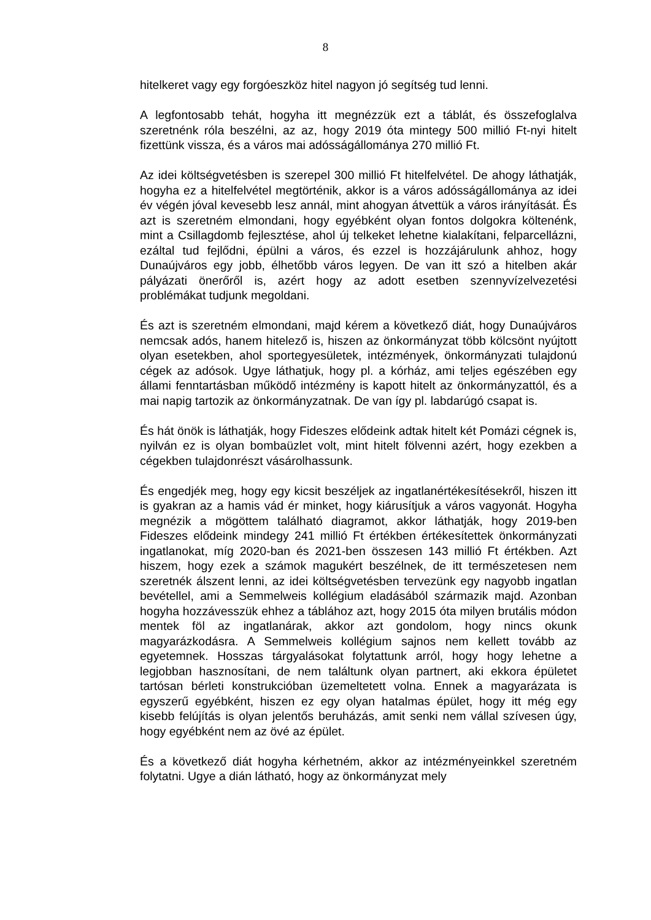8
hitelkeret vagy egy forgóeszköz hitel nagyon jó segítség tud lenni.
A legfontosabb tehát, hogyha itt megnézzük ezt a táblát, és összefoglalva szeretnénk róla beszélni, az az, hogy 2019 óta mintegy 500 millió Ft-nyi hitelt fizettünk vissza, és a város mai adósságállománya 270 millió Ft.
Az idei költségvetésben is szerepel 300 millió Ft hitelfelvétel. De ahogy láthatják, hogyha ez a hitelfelvétel megtörténik, akkor is a város adósságállománya az idei év végén jóval kevesebb lesz annál, mint ahogyan átvettük a város irányítását. És azt is szeretném elmondani, hogy egyébként olyan fontos dolgokra költenénk, mint a Csillagdomb fejlesztése, ahol új telkeket lehetne kialakítani, felparcellázni, ezáltal tud fejlődni, épülni a város, és ezzel is hozzájárulunk ahhoz, hogy Dunaújváros egy jobb, élhetőbb város legyen. De van itt szó a hitelben akár pályázati önerőről is, azért hogy az adott esetben szennyvízelvezetési problémákat tudjunk megoldani.
És azt is szeretném elmondani, majd kérem a következő diát, hogy Dunaújváros nemcsak adós, hanem hitelező is, hiszen az önkormányzat több kölcsönt nyújtott olyan esetekben, ahol sportegyesületek, intézmények, önkormányzati tulajdonú cégek az adósok. Ugye láthatjuk, hogy pl. a kórház, ami teljes egészében egy állami fenntartásban működő intézmény is kapott hitelt az önkormányzattól, és a mai napig tartozik az önkormányzatnak. De van így pl. labdarúgó csapat is.
És hát önök is láthatják, hogy Fideszes elődeink adtak hitelt két Pomázi cégnek is, nyilván ez is olyan bombaüzlet volt, mint hitelt fölvenni azért, hogy ezekben a cégekben tulajdonrészt vásárolhassunk.
És engedjék meg, hogy egy kicsit beszéljek az ingatlanértékesítésekről, hiszen itt is gyakran az a hamis vád ér minket, hogy kiárusítjuk a város vagyonát. Hogyha megnézik a mögöttem található diagramot, akkor láthatják, hogy 2019-ben Fideszes elődeink mindegy 241 millió Ft értékben értékesítettek önkormányzati ingatlanokat, míg 2020-ban és 2021-ben összesen 143 millió Ft értékben. Azt hiszem, hogy ezek a számok magukért beszélnek, de itt természetesen nem szeretnék álszent lenni, az idei költségvetésben tervezünk egy nagyobb ingatlan bevétellel, ami a Semmelweis kollégium eladásából származik majd. Azonban hogyha hozzávesszük ehhez a táblához azt, hogy 2015 óta milyen brutális módon mentek föl az ingatlanárak, akkor azt gondolom, hogy nincs okunk magyarázkodásra. A Semmelweis kollégium sajnos nem kellett tovább az egyetemnek. Hosszas tárgyalásokat folytattunk arról, hogy hogy lehetne a legjobban hasznosítani, de nem találtunk olyan partnert, aki ekkora épületet tartósan bérleti konstrukcióban üzemeltetett volna. Ennek a magyarázata is egyszerű egyébként, hiszen ez egy olyan hatalmas épület, hogy itt még egy kisebb felújítás is olyan jelentős beruházás, amit senki nem vállal szívesen úgy, hogy egyébként nem az övé az épület.
És a következő diát hogyha kérhetném, akkor az intézményeinkkel szeretném folytatni. Ugye a dián látható, hogy az önkormányzat mely